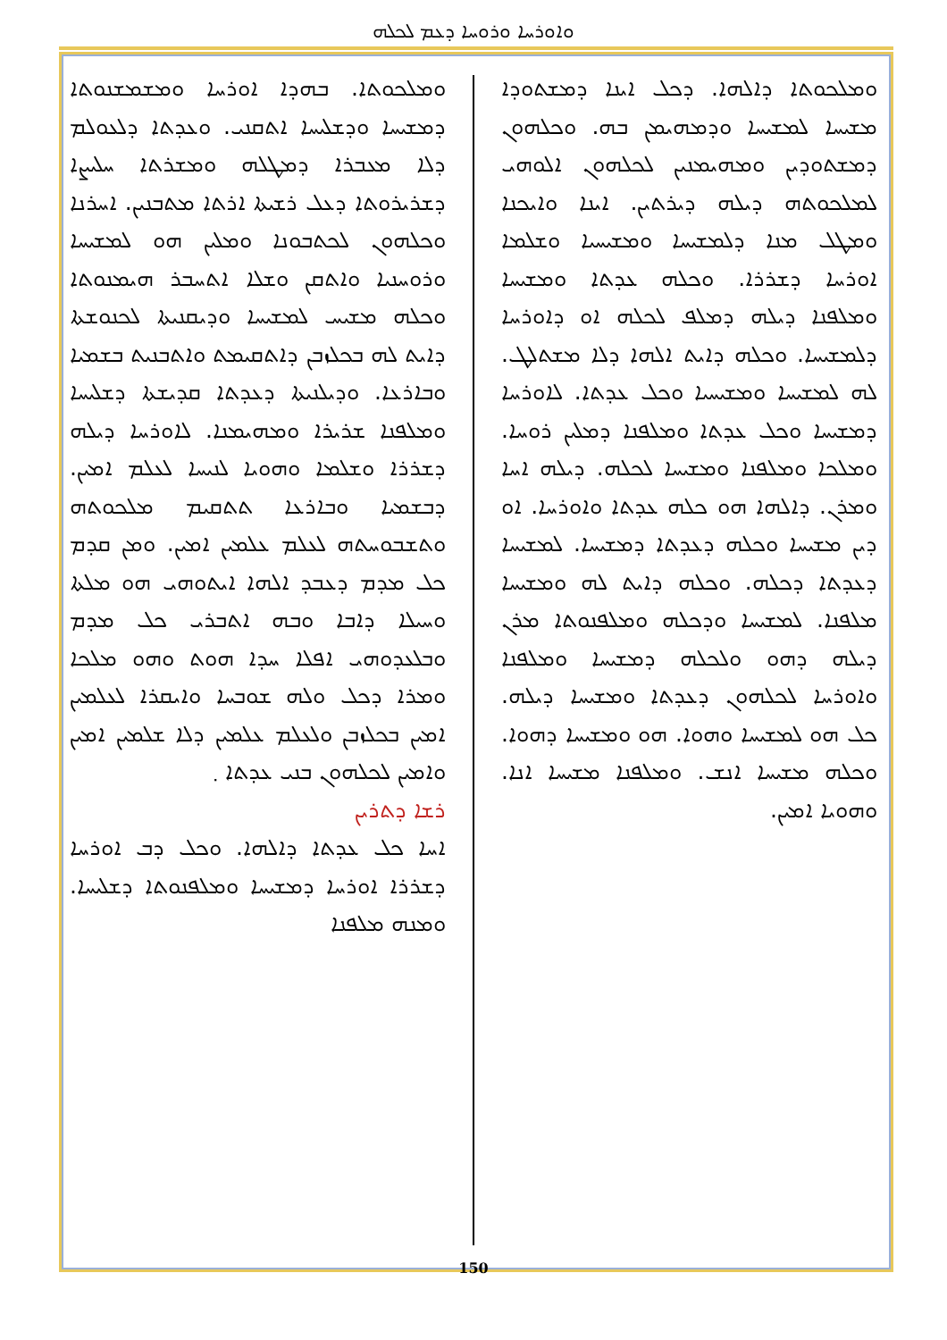ܘܐܘܪܚܐ ܘܪܘܚܐ ܕܥܡ ܠܟܠܗ
ܘܡܠܟܘܬܐ. ܒܗܕܐ ܐܘܪܚܐ ܘܡܫܡܫܢܘܬܐ ܕܡܫܝܚܐ ܘܕܫܠܝܚܐ ܐܬܩܢܝ. ܘܥܕܬܐ ܕܠܥܘܠܡ ܕܠܐ ܡܥܒܪܐ ܕܡܛܠܗ ܘܡܫܪܬܐ ܚܠܝܨܐ ܕܫܪܝܪܘܬܐ ܕܥܠ ܪܫܝܬܐ ܐܪܬܐ ܡܬܒܢܝܢ. ܐܚܪܢܐ ܘܟܠܗܘܢ ܠܟܬܒܘܢܐ ܘܡܠܝܢ ܗܘ ܠܡܫܝܚܐ ܘܪܘܚܢܝܐ ܘܐܬܩܢ ܘܫܠܐ ܐܬܚܒܪ ܗܝܡܢܘܬܐ ܘܟܠܗ ܡܫܝܚ ܠܡܫܝܚܐ ܘܕܝܩܢܝܬܐ ܠܟܢܘܫܬܐ ܕܐܝܬ ܠܗ ܒܟܠܙܒܢ ܕܐܬܩܝܡܬ ܘܐܬܒܢܝܬ ܒܫܡܝܐ ܘܒܐܪܥܐ. ܘܕܝܠܢܝܬܐ ܕܥܕܬܐ ܩܕܝܫܬܐ ܕܫܠܝܚܐ ܘܡܠܦܢܐ ܫܪܝܪܐ ܘܡܗܝܡܢܐ. ܠܐܘܪܚܐ ܕܝܠܗ ܕܫܪܪܐ ܘܫܠܡܐ ܘܗܘܝܐ ܠܢܝܚܐ ܠܥܠܡ ܐܡܝܢ. ܕܒܫܡܝܐ ܘܒܐܪܥܐ ܬܬܩܝܡ ܡܠܟܘܬܗ ܘܬܫܒܘܚܬܗ ܠܥܠܡ ܥܠܡܝܢ ܐܡܝܢ. ܘܡܢ ܩܕܡ ܟܠ ܡܕܡ ܕܥܒܕ ܐܠܗܐ ܐܝܬܘܗܝ ܗܘ ܡܠܬܐ ܘܚܝܠܐ ܕܐܒܐ ܘܒܗ ܐܬܒܪܝ ܟܠ ܡܕܡ ܘܒܠܥܕܘܗܝ ܐܦܠܐ ܚܕܐ ܗܘܬ ܘܗܘ ܡܠܟܐ ܘܡܪܐ ܕܟܠ ܘܠܗ ܫܘܒܚܐ ܘܐܝܩܪܐ ܠܥܠܡܝܢ ܐܡܝܢ ܒܟܠܙܒܢ ܘܠܥܠܡ ܥܠܡܝܢ ܕܠܐ ܫܠܡܝܢ ܐܡܝܢ ܘܐܡܝܢ ܠܟܠܗܘܢ ܒܢܝ ܥܕܬܐ ܂
ܪܫܐ ܕܬܪܝܢ
ܐܚܐ ܟܠ ܥܕܬܐ ܕܐܠܗܐ. ܘܟܠ ܕܒ ܐܘܪܚܐ ܕܫܪܪܐ ܐܘܪܚܐ ܕܡܫܝܚܐ ܘܡܠܦܢܘܬܐ ܕܫܠܝܚܐ. ܘܡܢܗ ܡܠܦܢܐ
ܘܡܠܟܘܬܐ ܕܐܠܗܐ. ܕܟܠ ܐܝܢܐ ܕܡܫܬܘܕܐ ܡܫܝܚܐ ܠܡܫܝܚܐ ܘܕܡܗܝܡܢ ܒܗ. ܘܟܠܗܘܢ ܕܡܫܬܘܕܝܢ ܘܡܗܝܡܢܝܢ ܠܟܠܗܘܢ ܐܠܘܗܝ ܠܡܠܟܘܬܗ ܕܝܠܗ ܕܝܪܬܝܢ. ܐܝܢܐ ܘܐܝܟܢܐ ܘܡܛܠ ܡܢܐ ܕܠܡܫܝܚܐ ܘܡܫܝܚܝܐ ܘܫܠܡܐ ܐܘܪܚܐ ܕܫܪܪܐ. ܘܟܠܗ ܥܕܬܐ ܘܡܫܝܚܐ ܘܡܠܦܢܐ ܕܝܠܗ ܕܡܠܦ ܠܟܠܗ ܐܘ ܕܐܘܪܚܐ ܕܠܡܫܝܚܐ. ܘܟܠܗ ܕܐܝܬ ܐܠܗܐ ܕܠܐ ܡܫܬܠܛ. ܠܗ ܠܡܫܝܚܐ ܘܡܫܝܚܝܐ ܘܟܠ ܥܕܬܐ. ܠܐܘܪܚܐ ܕܡܫܝܚܐ ܘܟܠ ܥܕܬܐ ܘܡܠܦܢܐ ܕܡܠܝܢ ܪܘܚܐ. ܘܡܠܟܐ ܘܡܠܦܢܐ ܘܡܫܝܚܐ ܠܟܠܗ. ܕܝܠܗ ܐܚܐ ܘܡܪܢ. ܕܐܠܗܐ ܗܘ ܟܠܗ ܥܕܬܐ ܘܐܘܪܚܐ. ܐܘ ܕܝܢ ܡܫܝܚܐ ܘܟܠܗ ܕܥܕܬܐ ܕܡܫܝܚܐ. ܠܡܫܝܚܐ ܕܥܕܬܐ ܕܟܠܗ. ܘܟܠܗ ܕܐܝܬ ܠܗ ܘܡܫܝܚܐ ܡܠܦܢܐ. ܠܡܫܝܚܐ ܘܕܟܠܗ ܘܡܠܦܢܘܬܐ ܡܪܢ ܕܝܠܗ ܕܗܘ ܘܠܟܠܗ ܕܡܫܝܚܐ ܘܡܠܦܢܐ ܘܐܘܪܚܐ ܠܟܠܗܘܢ ܕܥܕܬܐ ܘܡܫܝܚܐ ܕܝܠܗ. ܟܠ ܗܘ ܠܡܫܝܚܐ ܘܗܘܐ. ܗܘ ܘܡܫܝܚܐ ܕܗܘܐ. ܘܟܠܗ ܡܫܝܚܐ ܐܢܫ. ܘܡܠܦܢܐ ܡܫܝܚܐ ܐܢܐ. ܘܗܘܝܐ ܐܡܝܢ.
150